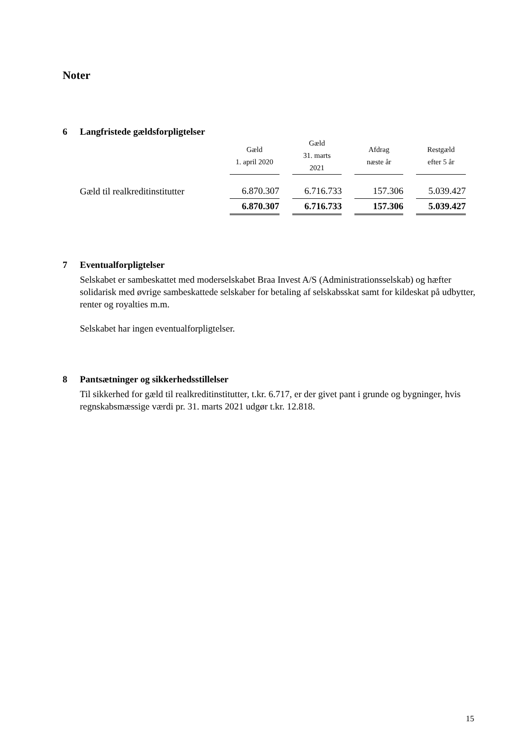Noter
6 Langfristede gældsforpligtelser
| | Gæld 1. april 2020 | Gæld 31. marts 2021 | Afdrag næste år | Restgæld efter 5 år |
| --- | --- | --- | --- | --- |
| Gæld til realkreditinstitutter | 6.870.307 | 6.716.733 | 157.306 | 5.039.427 |
| | 6.870.307 | 6.716.733 | 157.306 | 5.039.427 |
7 Eventualforpligtelser
Selskabet er sambeskattet med moderselskabet Braa Invest A/S (Administrationsselskab) og hæfter solidarisk med øvrige sambeskattede selskaber for betaling af selskabsskat samt for kildeskat på udbytter, renter og royalties m.m.
Selskabet har ingen eventualforpligtelser.
8 Pantsætninger og sikkerhedsstillelser
Til sikkerhed for gæld til realkreditinstitutter, t.kr. 6.717, er der givet pant i grunde og bygninger, hvis regnskabsmæssige værdi pr. 31. marts 2021 udgør t.kr. 12.818.
15